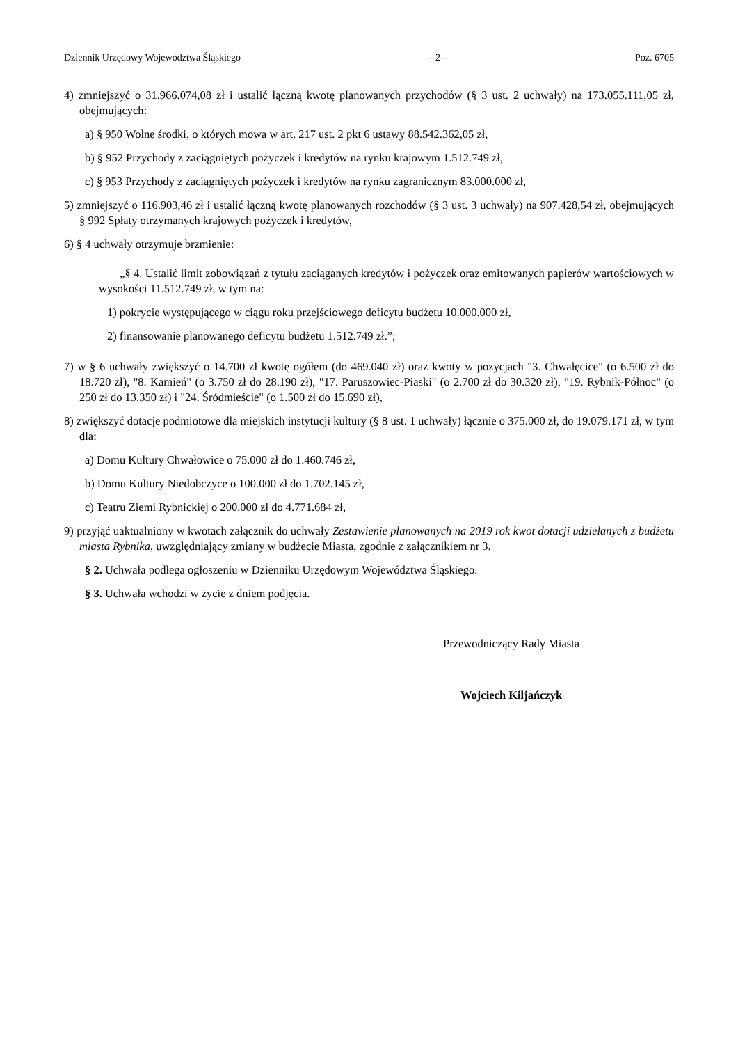Dziennik Urzędowy Województwa Śląskiego – 2 – Poz. 6705
4) zmniejszyć o 31.966.074,08 zł i ustalić łączną kwotę planowanych przychodów (§ 3 ust. 2 uchwały) na 173.055.111,05 zł, obejmujących:
a) § 950 Wolne środki, o których mowa w art. 217 ust. 2 pkt 6 ustawy 88.542.362,05 zł,
b) § 952 Przychody z zaciągniętych pożyczek i kredytów na rynku krajowym 1.512.749 zł,
c) § 953 Przychody z zaciągniętych pożyczek i kredytów na rynku zagranicznym 83.000.000 zł,
5) zmniejszyć o 116.903,46 zł i ustalić łączną kwotę planowanych rozchodów (§ 3 ust. 3 uchwały) na 907.428,54 zł, obejmujących § 992 Spłaty otrzymanych krajowych pożyczek i kredytów,
6) § 4 uchwały otrzymuje brzmienie:
„§ 4. Ustalić limit zobowiązań z tytułu zaciąganych kredytów i pożyczek oraz emitowanych papierów wartościowych w wysokości 11.512.749 zł, w tym na:
1) pokrycie występującego w ciągu roku przejściowego deficytu budżetu 10.000.000 zł,
2) finansowanie planowanego deficytu budżetu 1.512.749 zł.”;
7) w § 6 uchwały zwiększyć o 14.700 zł kwotę ogółem (do 469.040 zł) oraz kwoty w pozycjach "3. Chwałęcice" (o 6.500 zł do 18.720 zł), "8. Kamień" (o 3.750 zł do 28.190 zł), "17. Paruszowiec-Piaski" (o 2.700 zł do 30.320 zł), "19. Rybnik-Północ" (o 250 zł do 13.350 zł) i "24. Śródmieście" (o 1.500 zł do 15.690 zł),
8) zwiększyć dotacje podmiotowe dla miejskich instytucji kultury (§ 8 ust. 1 uchwały) łącznie o 375.000 zł, do 19.079.171 zł, w tym dla:
a) Domu Kultury Chwałowice o 75.000 zł do 1.460.746 zł,
b) Domu Kultury Niedobczyce o 100.000 zł do 1.702.145 zł,
c) Teatru Ziemi Rybnickiej o 200.000 zł do 4.771.684 zł,
9) przyjąć uaktualniony w kwotach załącznik do uchwały Zestawienie planowanych na 2019 rok kwot dotacji udzielanych z budżetu miasta Rybnika, uwzględniający zmiany w budżecie Miasta, zgodnie z załącznikiem nr 3.
§ 2. Uchwała podlega ogłoszeniu w Dzienniku Urzędowym Województwa Śląskiego.
§ 3. Uchwała wchodzi w życie z dniem podjęcia.
Przewodniczący Rady Miasta
Wojciech Kiljańczyk